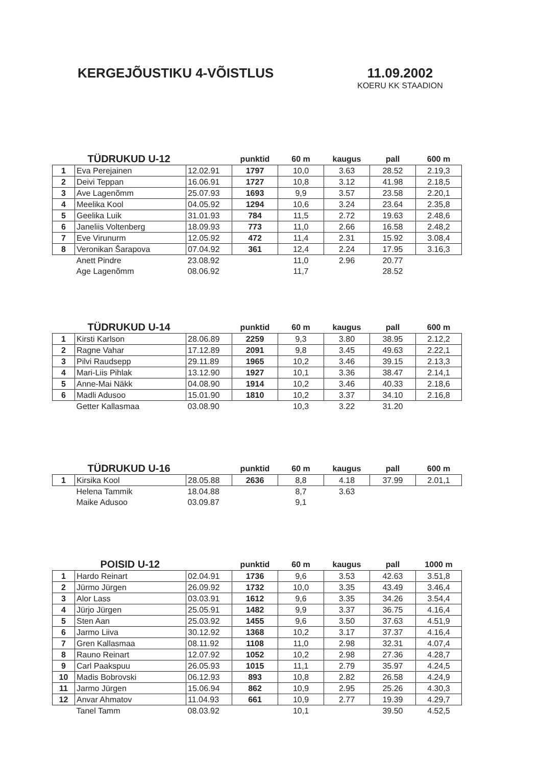KERGEJÕUSTIKU 4-VÕISTLUS 11.09.2002
KOERU KK STAADION
| | TÜDRUKUD U-12 | | punktid | 60 m | kaugus | pall | 600 m |
| --- | --- | --- | --- | --- | --- | --- | --- |
| 1 | Eva Perejainen | 12.02.91 | 1797 | 10,0 | 3.63 | 28.52 | 2.19,3 |
| 2 | Deivi Teppan | 16.06.91 | 1727 | 10,8 | 3.12 | 41.98 | 2.18,5 |
| 3 | Ave Lagenõmm | 25.07.93 | 1693 | 9,9 | 3.57 | 23.58 | 2.20,1 |
| 4 | Meelika Kool | 04.05.92 | 1294 | 10,6 | 3.24 | 23.64 | 2.35,8 |
| 5 | Geelika Luik | 31.01.93 | 784 | 11,5 | 2.72 | 19.63 | 2.48,6 |
| 6 | Janeliis Voltenberg | 18.09.93 | 773 | 11,0 | 2.66 | 16.58 | 2.48,2 |
| 7 | Eve Virunurm | 12.05.92 | 472 | 11,4 | 2.31 | 15.92 | 3.08,4 |
| 8 | Veronikan Šarapova | 07.04.92 | 361 | 12,4 | 2.24 | 17.95 | 3.16,3 |
| | Anett Pindre | 23.08.92 | | 11,0 | 2.96 | 20.77 | |
| | Age Lagenõmm | 08.06.92 | | 11,7 | | 28.52 | |
| | TÜDRUKUD U-14 | | punktid | 60 m | kaugus | pall | 600 m |
| --- | --- | --- | --- | --- | --- | --- | --- |
| 1 | Kirsti Karlson | 28.06.89 | 2259 | 9,3 | 3.80 | 38.95 | 2.12,2 |
| 2 | Ragne Vahar | 17.12.89 | 2091 | 9,8 | 3.45 | 49.63 | 2.22,1 |
| 3 | Pilvi Raudsepp | 29.11.89 | 1965 | 10,2 | 3.46 | 39.15 | 2.13,3 |
| 4 | Mari-Liis Pihlak | 13.12.90 | 1927 | 10,1 | 3.36 | 38.47 | 2.14,1 |
| 5 | Anne-Mai Näkk | 04.08.90 | 1914 | 10,2 | 3.46 | 40.33 | 2.18,6 |
| 6 | Madli Adusoo | 15.01.90 | 1810 | 10,2 | 3.37 | 34.10 | 2.16,8 |
| | Getter Kallasmaa | 03.08.90 | | 10,3 | 3.22 | 31.20 | |
| | TÜDRUKUD U-16 | | punktid | 60 m | kaugus | pall | 600 m |
| --- | --- | --- | --- | --- | --- | --- | --- |
| 1 | Kirsika Kool | 28.05.88 | 2636 | 8,8 | 4.18 | 37.99 | 2.01,1 |
| | Helena Tammik | 18.04.88 | | 8,7 | 3.63 | | |
| | Maike Adusoo | 03.09.87 | | 9,1 | | | |
| | POISID U-12 | | punktid | 60 m | kaugus | pall | 1000 m |
| --- | --- | --- | --- | --- | --- | --- | --- |
| 1 | Hardo Reinart | 02.04.91 | 1736 | 9,6 | 3.53 | 42.63 | 3.51,8 |
| 2 | Jürmo Jürgen | 26.09.92 | 1732 | 10,0 | 3.35 | 43.49 | 3.46,4 |
| 3 | Alor Lass | 03.03.91 | 1612 | 9,6 | 3.35 | 34.26 | 3.54,4 |
| 4 | Jürjo Jürgen | 25.05.91 | 1482 | 9,9 | 3.37 | 36.75 | 4.16,4 |
| 5 | Sten Aan | 25.03.92 | 1455 | 9,6 | 3.50 | 37.63 | 4.51,9 |
| 6 | Jarmo Liiva | 30.12.92 | 1368 | 10,2 | 3.17 | 37.37 | 4.16,4 |
| 7 | Gren Kallasmaa | 08.11.92 | 1108 | 11,0 | 2.98 | 32.31 | 4.07,4 |
| 8 | Rauno Reinart | 12.07.92 | 1052 | 10,2 | 2.98 | 27.36 | 4.28,7 |
| 9 | Carl Paakspuu | 26.05.93 | 1015 | 11,1 | 2.79 | 35.97 | 4.24,5 |
| 10 | Madis Bobrovski | 06.12.93 | 893 | 10,8 | 2.82 | 26.58 | 4.24,9 |
| 11 | Jarmo Jürgen | 15.06.94 | 862 | 10,9 | 2.95 | 25.26 | 4.30,3 |
| 12 | Anvar Ahmatov | 11.04.93 | 661 | 10,9 | 2.77 | 19.39 | 4.29,7 |
| | Tanel Tamm | 08.03.92 | | 10,1 | | 39.50 | 4.52,5 |